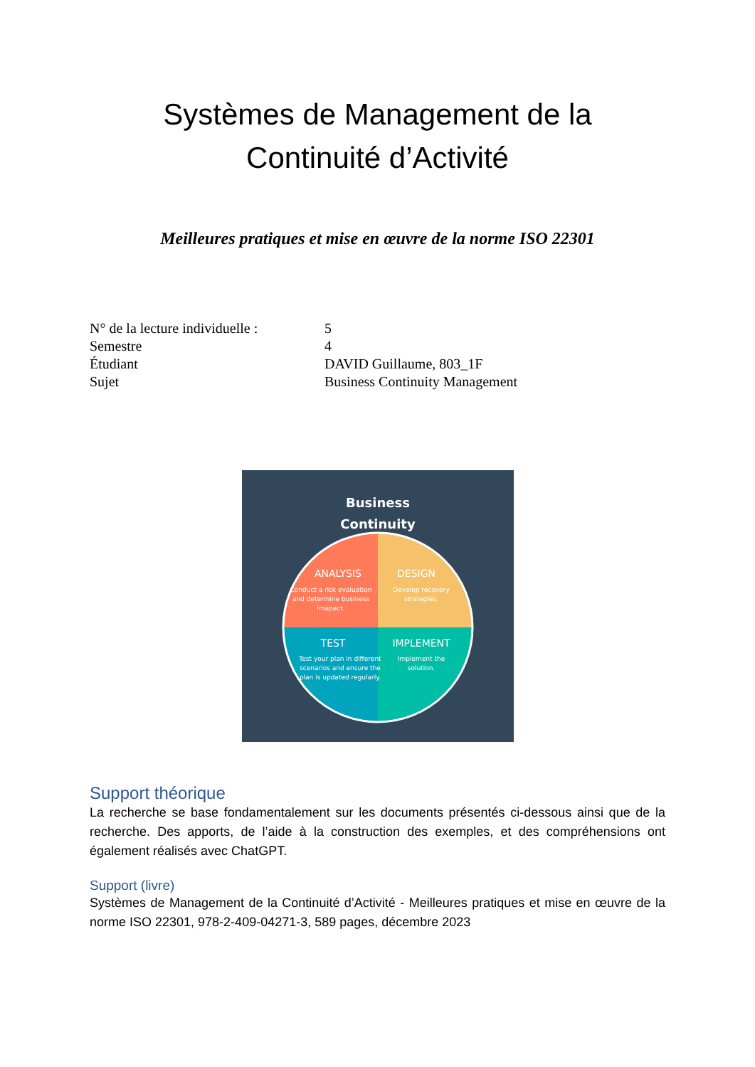Systèmes de Management de la
Continuité d’Activité
Meilleures pratiques et mise en œuvre de la norme ISO 22301
| N° de la lecture individuelle : | 5 |
| Semestre | 4 |
| Étudiant | DAVID Guillaume, 803_1F |
| Sujet | Business Continuity Management |
Business
Continuity
ANALYSIS
Conduct a risk evaluation
and determine business
imapact.
DESIGN
Develop recovery
strategies.
TEST
Test your plan in different
scenarios and ensure the
plan is updated regularly.
IMPLEMENT
Implement the
solution.
Support théorique
La recherche se base fondamentalement sur les documents présentés ci-dessous ainsi que de la recherche. Des apports, de l’aide à la construction des exemples, et des compréhensions ont également réalisés avec ChatGPT.
Support (livre)
Systèmes de Management de la Continuité d’Activité - Meilleures pratiques et mise en œuvre de la norme ISO 22301, 978-2-409-04271-3, 589 pages, décembre 2023